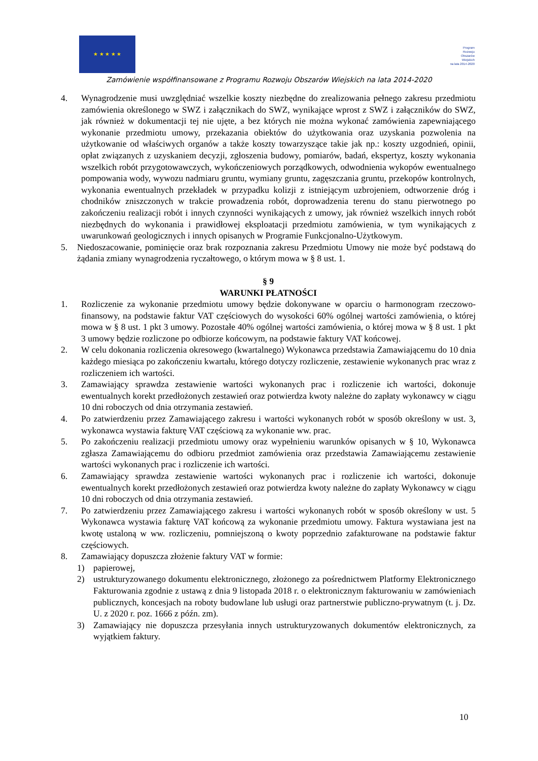★ ★ ★ ★ ★
Program
Rozwoju
Obszarów
Wiejskich
na lata 2014-2020
Zamówienie współfinansowane z Programu Rozwoju Obszarów Wiejskich na lata 2014-2020
4. Wynagrodzenie musi uwzględniać wszelkie koszty niezbędne do zrealizowania pełnego zakresu przedmiotu zamówienia określonego w SWZ i załącznikach do SWZ, wynikające wprost z SWZ i załączników do SWZ, jak również w dokumentacji tej nie ujęte, a bez których nie można wykonać zamówienia zapewniającego wykonanie przedmiotu umowy, przekazania obiektów do użytkowania oraz uzyskania pozwolenia na użytkowanie od właściwych organów a także koszty towarzyszące takie jak np.: koszty uzgodnień, opinii, opłat związanych z uzyskaniem decyzji, zgłoszenia budowy, pomiarów, badań, ekspertyz, koszty wykonania wszelkich robót przygotowawczych, wykończeniowych porządkowych, odwodnienia wykopów ewentualnego pompowania wody, wywozu nadmiaru gruntu, wymiany gruntu, zagęszczania gruntu, przekopów kontrolnych, wykonania ewentualnych przekładek w przypadku kolizji z istniejącym uzbrojeniem, odtworzenie dróg i chodników zniszczonych w trakcie prowadzenia robót, doprowadzenia terenu do stanu pierwotnego po zakończeniu realizacji robót i innych czynności wynikających z umowy, jak również wszelkich innych robót niezbędnych do wykonania i prawidłowej eksploatacji przedmiotu zamówienia, w tym wynikających z uwarunkowań geologicznych i innych opisanych w Programie Funkcjonalno-Użytkowym.
5. Niedoszacowanie, pominięcie oraz brak rozpoznania zakresu Przedmiotu Umowy nie może być podstawą do żądania zmiany wynagrodzenia ryczałtowego, o którym mowa w § 8 ust. 1.
§ 9
WARUNKI PŁATNOŚCI
1. Rozliczenie za wykonanie przedmiotu umowy będzie dokonywane w oparciu o harmonogram rzeczowo-finansowy, na podstawie faktur VAT częściowych do wysokości 60% ogólnej wartości zamówienia, o której mowa w § 8 ust. 1 pkt 3 umowy. Pozostałe 40% ogólnej wartości zamówienia, o której mowa w § 8 ust. 1 pkt 3 umowy będzie rozliczone po odbiorze końcowym, na podstawie faktury VAT końcowej.
2. W celu dokonania rozliczenia okresowego (kwartalnego) Wykonawca przedstawia Zamawiającemu do 10 dnia każdego miesiąca po zakończeniu kwartału, którego dotyczy rozliczenie, zestawienie wykonanych prac wraz z rozliczeniem ich wartości.
3. Zamawiający sprawdza zestawienie wartości wykonanych prac i rozliczenie ich wartości, dokonuje ewentualnych korekt przedłożonych zestawień oraz potwierdza kwoty należne do zapłaty wykonawcy w ciągu 10 dni roboczych od dnia otrzymania zestawień.
4. Po zatwierdzeniu przez Zamawiającego zakresu i wartości wykonanych robót w sposób określony w ust. 3, wykonawca wystawia fakturę VAT częściową za wykonanie ww. prac.
5. Po zakończeniu realizacji przedmiotu umowy oraz wypełnieniu warunków opisanych w § 10, Wykonawca zgłasza Zamawiającemu do odbioru przedmiot zamówienia oraz przedstawia Zamawiającemu zestawienie wartości wykonanych prac i rozliczenie ich wartości.
6. Zamawiający sprawdza zestawienie wartości wykonanych prac i rozliczenie ich wartości, dokonuje ewentualnych korekt przedłożonych zestawień oraz potwierdza kwoty należne do zapłaty Wykonawcy w ciągu 10 dni roboczych od dnia otrzymania zestawień.
7. Po zatwierdzeniu przez Zamawiającego zakresu i wartości wykonanych robót w sposób określony w ust. 5 Wykonawca wystawia fakturę VAT końcową za wykonanie przedmiotu umowy. Faktura wystawiana jest na kwotę ustaloną w ww. rozliczeniu, pomniejszoną o kwoty poprzednio zafakturowane na podstawie faktur częściowych.
8. Zamawiający dopuszcza złożenie faktury VAT w formie:
1) papierowej,
2) ustrukturyzowanego dokumentu elektronicznego, złożonego za pośrednictwem Platformy Elektronicznego Fakturowania zgodnie z ustawą z dnia 9 listopada 2018 r. o elektronicznym fakturowaniu w zamówieniach publicznych, koncesjach na roboty budowlane lub usługi oraz partnerstwie publiczno-prywatnym (t. j. Dz. U. z 2020 r. poz. 1666 z późn. zm).
3) Zamawiający nie dopuszcza przesyłania innych ustrukturyzowanych dokumentów elektronicznych, za wyjątkiem faktury.
10